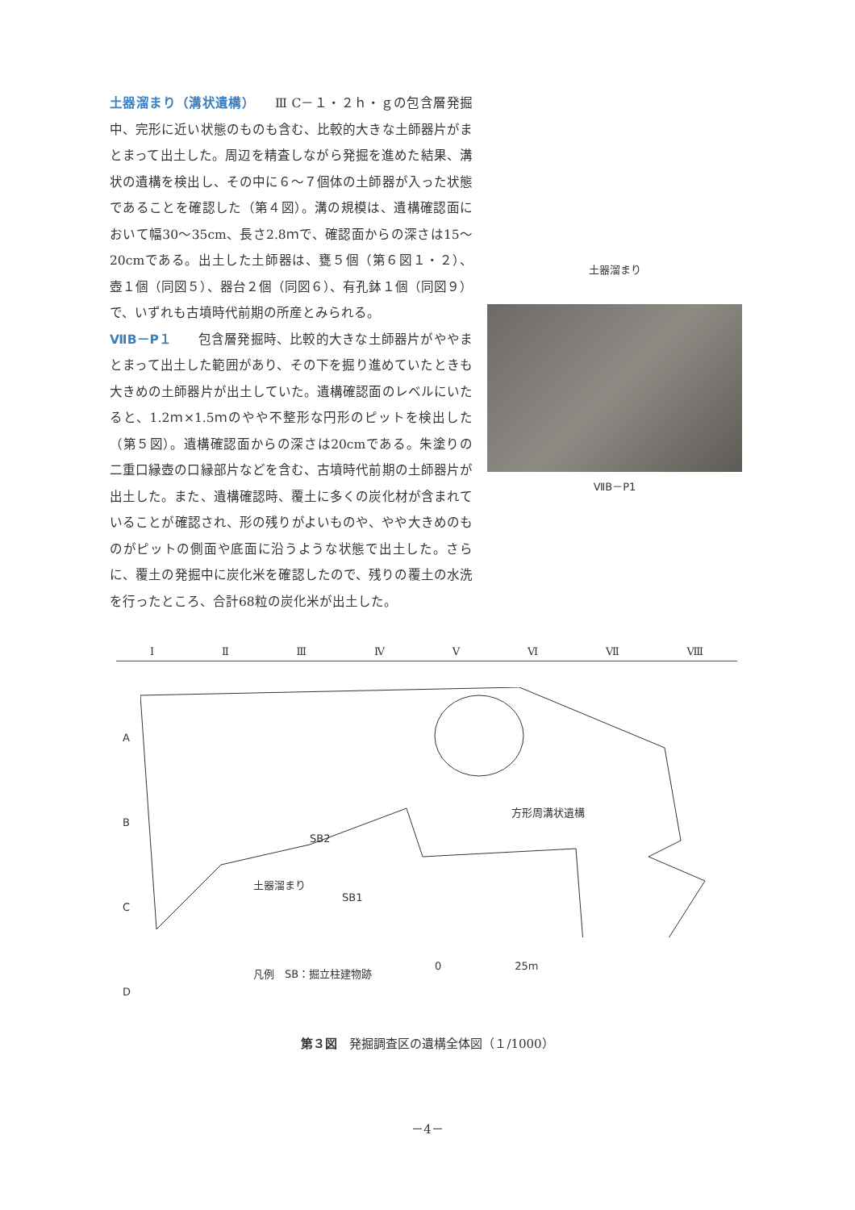土器溜まり（溝状遺構）　　Ⅲ C－１・２ｈ・ｇの包含層発掘中、完形に近い状態のものも含む、比較的大きな土師器片がまとまって出土した。周辺を精査しながら発掘を進めた結果、溝状の遺構を検出し、その中に６～７個体の土師器が入った状態であることを確認した（第４図）。溝の規模は、遺構確認面において幅30～35cm、長さ2.8ｍで、確認面からの深さは15～20cmである。出土した土師器は、甕５個（第６図１・２）、壺１個（同図５）、器台２個（同図６）、有孔鉢１個（同図９）で、いずれも古墳時代前期の所産とみられる。
ⅦB－P１　　包含層発掘時、比較的大きな土師器片がややまとまって出土した範囲があり、その下を掘り進めていたときも大きめの土師器片が出土していた。遺構確認面のレベルにいたると、1.2ｍ×1.5ｍのやや不整形な円形のピットを検出した（第５図）。遺構確認面からの深さは20cmである。朱塗りの二重口縁壺の口縁部片などを含む、古墳時代前期の土師器片が出土した。また、遺構確認時、覆土に多くの炭化材が含まれていることが確認され、形の残りがよいものや、やや大きめのものがピットの側面や底面に沿うような状態で出土した。さらに、覆土の発掘中に炭化米を確認したので、残りの覆土の水洗を行ったところ、合計68粒の炭化米が出土した。
土器溜まり
ⅦB－P1
Ⅰ Ⅱ Ⅲ Ⅳ Ⅴ Ⅵ Ⅶ Ⅷ
A
B
C
D
方形周溝状遺構
SB2
土器溜まり
SB1
凡例　SB：掘立柱建物跡
0　　　　　　　25m
第３図　発掘調査区の遺構全体図（１/1000）
－4－